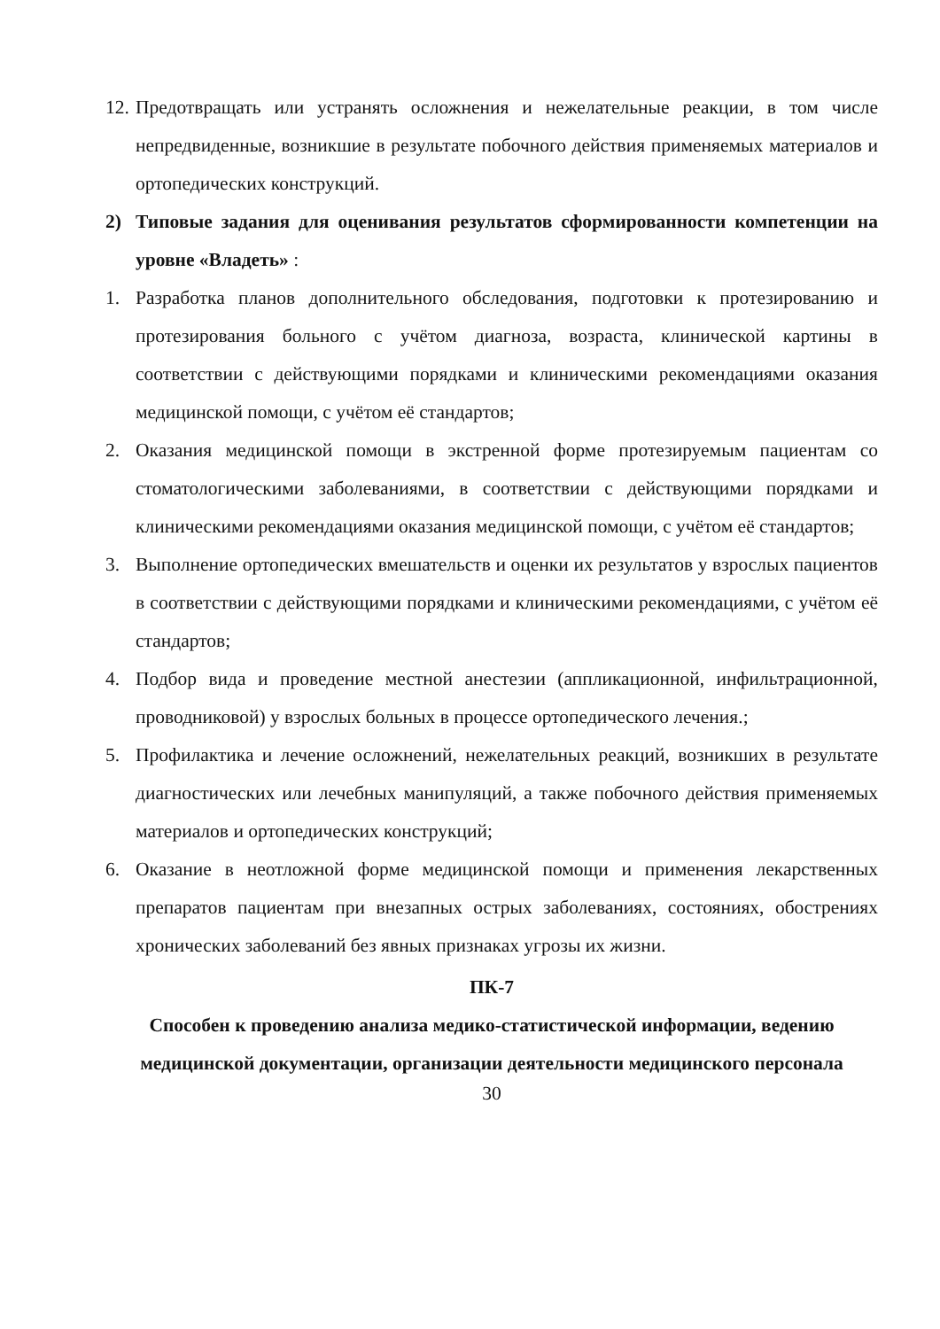12. Предотвращать или устранять осложнения и нежелательные реакции, в том числе непредвиденные, возникшие в результате побочного действия применяемых материалов и ортопедических конструкций.
2) Типовые задания для оценивания результатов сформированности компетенции на уровне «Владеть» :
1. Разработка планов дополнительного обследования, подготовки к протезированию и протезирования больного с учётом диагноза, возраста, клинической картины в соответствии с действующими порядками и клиническими рекомендациями оказания медицинской помощи, с учётом её стандартов;
2. Оказания медицинской помощи в экстренной форме протезируемым пациентам со стоматологическими заболеваниями, в соответствии с действующими порядками и клиническими рекомендациями оказания медицинской помощи, с учётом её стандартов;
3. Выполнение ортопедических вмешательств и оценки их результатов у взрослых пациентов в соответствии с действующими порядками и клиническими рекомендациями, с учётом её стандартов;
4. Подбор вида и проведение местной анестезии (аппликационной, инфильтрационной, проводниковой) у взрослых больных в процессе ортопедического лечения.;
5. Профилактика и лечение осложнений, нежелательных реакций, возникших в результате диагностических или лечебных манипуляций, а также побочного действия применяемых материалов и ортопедических конструкций;
6. Оказание в неотложной форме медицинской помощи и применения лекарственных препаратов пациентам при внезапных острых заболеваниях, состояниях, обострениях хронических заболеваний без явных признаках угрозы их жизни.
ПК-7
Способен к проведению анализа медико-статистической информации, ведению медицинской документации, организации деятельности медицинского персонала
30